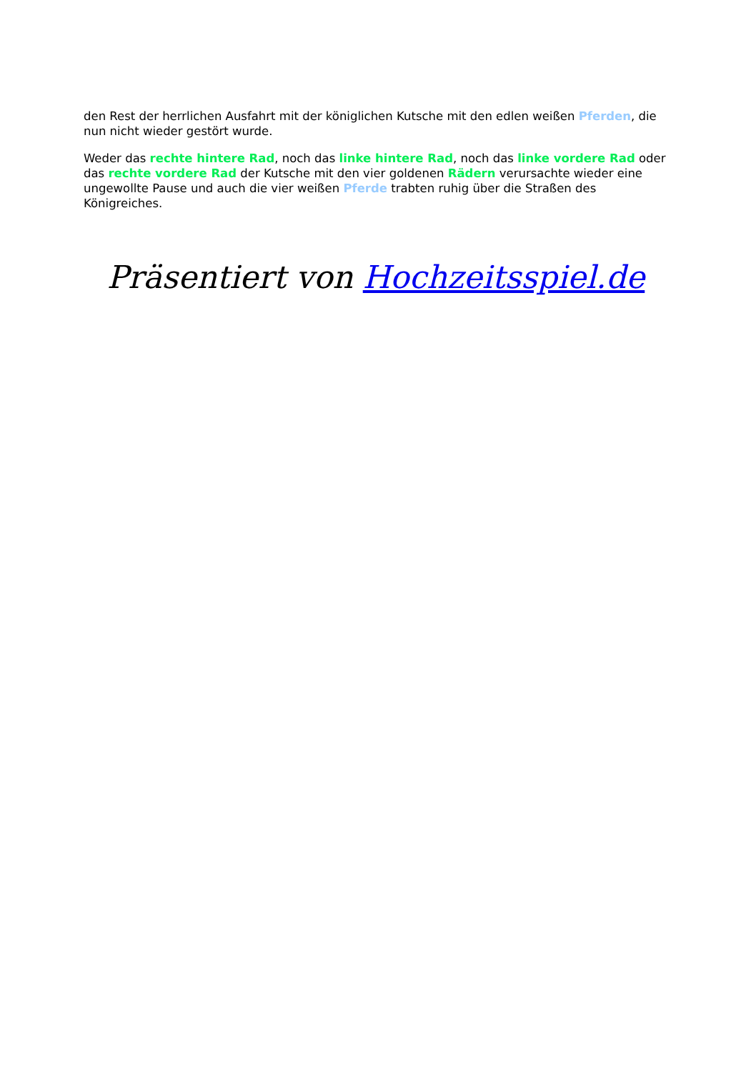den Rest der herrlichen Ausfahrt mit der königlichen Kutsche mit den edlen weißen Pferden, die nun nicht wieder gestört wurde.
Weder das rechte hintere Rad, noch das linke hintere Rad, noch das linke vordere Rad oder das rechte vordere Rad der Kutsche mit den vier goldenen Rädern verursachte wieder eine ungewollte Pause und auch die vier weißen Pferde trabten ruhig über die Straßen des Königreiches.
Präsentiert von Hochzeitsspiel.de